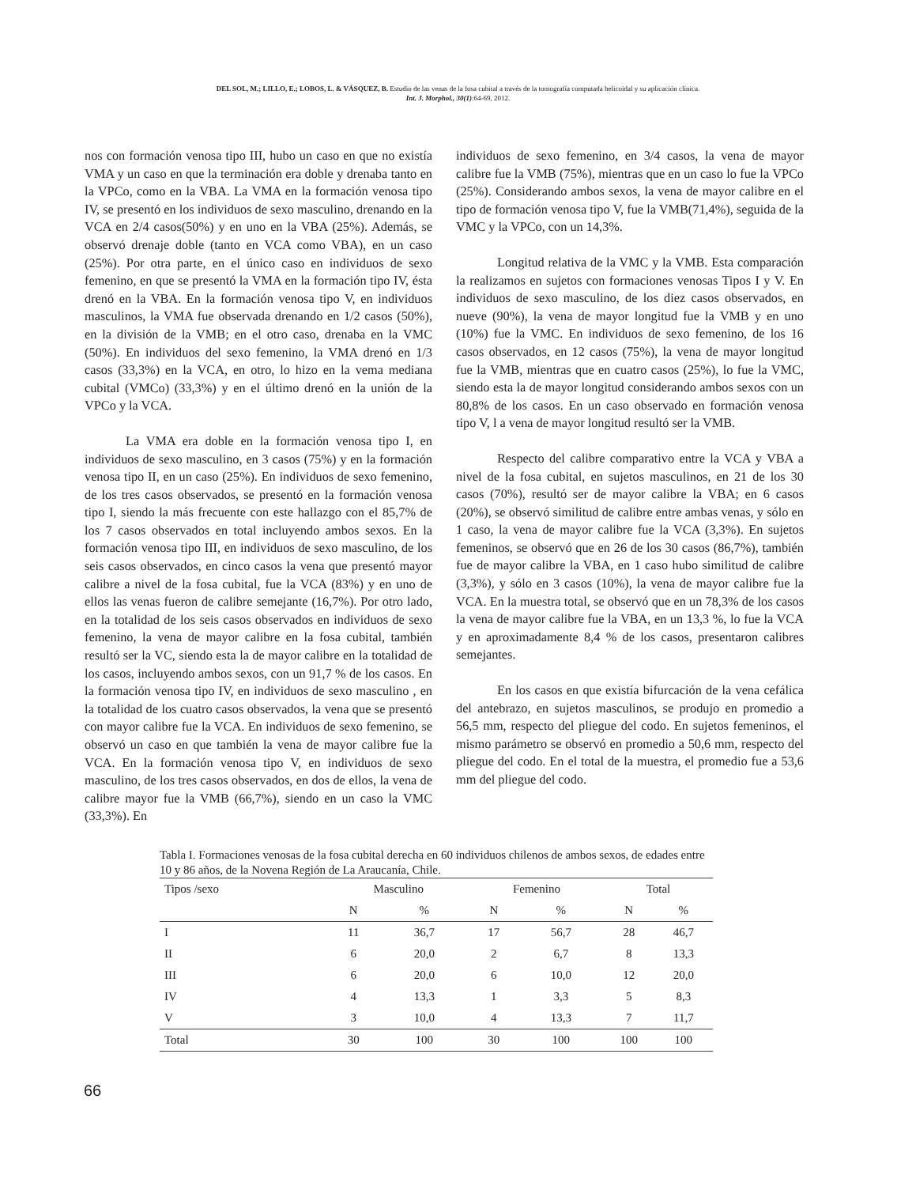DEL SOL, M.; LILLO, E.; LOBOS, L. & VÁSQUEZ, B. Estudio de las venas de la fosa cubital a través de la tomografía computada helicoidal y su aplicación clínica.
Int. J. Morphol., 30(1):64-69, 2012.
nos con formación venosa tipo III, hubo un caso en que no existía VMA y un caso en que la terminación era doble y drenaba tanto en la VPCo, como en la VBA. La VMA en la formación venosa tipo IV, se presentó en los individuos de sexo masculino, drenando en la VCA en 2/4 casos(50%) y en uno en la VBA (25%). Además, se observó drenaje doble (tanto en VCA como VBA), en un caso (25%). Por otra parte, en el único caso en individuos de sexo femenino, en que se presentó la VMA en la formación tipo IV, ésta drenó en la VBA. En la formación venosa tipo V, en individuos masculinos, la VMA fue observada drenando en 1/2 casos (50%), en la división de la VMB; en el otro caso, drenaba en la VMC (50%). En individuos del sexo femenino, la VMA drenó en 1/3 casos (33,3%) en la VCA, en otro, lo hizo en la vema mediana cubital (VMCo) (33,3%) y en el último drenó en la unión de la VPCo y la VCA.
La VMA era doble en la formación venosa tipo I, en individuos de sexo masculino, en 3 casos (75%) y en la formación venosa tipo II, en un caso (25%). En individuos de sexo femenino, de los tres casos observados, se presentó en la formación venosa tipo I, siendo la más frecuente con este hallazgo con el 85,7% de los 7 casos observados en total incluyendo ambos sexos. En la formación venosa tipo III, en individuos de sexo masculino, de los seis casos observados, en cinco casos la vena que presentó mayor calibre a nivel de la fosa cubital, fue la VCA (83%) y en uno de ellos las venas fueron de calibre semejante (16,7%). Por otro lado, en la totalidad de los seis casos observados en individuos de sexo femenino, la vena de mayor calibre en la fosa cubital, también resultó ser la VC, siendo esta la de mayor calibre en la totalidad de los casos, incluyendo ambos sexos, con un 91,7 % de los casos. En la formación venosa tipo IV, en individuos de sexo masculino , en la totalidad de los cuatro casos observados, la vena que se presentó con mayor calibre fue la VCA. En individuos de sexo femenino, se observó un caso en que también la vena de mayor calibre fue la VCA. En la formación venosa tipo V, en individuos de sexo masculino, de los tres casos observados, en dos de ellos, la vena de calibre mayor fue la VMB (66,7%), siendo en un caso la VMC (33,3%). En
individuos de sexo femenino, en 3/4 casos, la vena de mayor calibre fue la VMB (75%), mientras que en un caso lo fue la VPCo (25%). Considerando ambos sexos, la vena de mayor calibre en el tipo de formación venosa tipo V, fue la VMB(71,4%), seguida de la VMC y la VPCo, con un 14,3%.
Longitud relativa de la VMC y la VMB. Esta comparación la realizamos en sujetos con formaciones venosas Tipos I y V. En individuos de sexo masculino, de los diez casos observados, en nueve (90%), la vena de mayor longitud fue la VMB y en uno (10%) fue la VMC. En individuos de sexo femenino, de los 16 casos observados, en 12 casos (75%), la vena de mayor longitud fue la VMB, mientras que en cuatro casos (25%), lo fue la VMC, siendo esta la de mayor longitud considerando ambos sexos con un 80,8% de los casos. En un caso observado en formación venosa tipo V, l a vena de mayor longitud resultó ser la VMB.
Respecto del calibre comparativo entre la VCA y VBA a nivel de la fosa cubital, en sujetos masculinos, en 21 de los 30 casos (70%), resultó ser de mayor calibre la VBA; en 6 casos (20%), se observó similitud de calibre entre ambas venas, y sólo en 1 caso, la vena de mayor calibre fue la VCA (3,3%). En sujetos femeninos, se observó que en 26 de los 30 casos (86,7%), también fue de mayor calibre la VBA, en 1 caso hubo similitud de calibre (3,3%), y sólo en 3 casos (10%), la vena de mayor calibre fue la VCA. En la muestra total, se observó que en un 78,3% de los casos la vena de mayor calibre fue la VBA, en un 13,3 %, lo fue la VCA y en aproximadamente 8,4 % de los casos, presentaron calibres semejantes.
En los casos en que existía bifurcación de la vena cefálica del antebrazo, en sujetos masculinos, se produjo en promedio a 56,5 mm, respecto del pliegue del codo. En sujetos femeninos, el mismo parámetro se observó en promedio a 50,6 mm, respecto del pliegue del codo. En el total de la muestra, el promedio fue a 53,6 mm del pliegue del codo.
Tabla I. Formaciones venosas de la fosa cubital derecha en 60 individuos chilenos de ambos sexos, de edades entre 10 y 86 años, de la Novena Región de La Araucanía, Chile.
| Tipos /sexo | Masculino | | Femenino | | Total | |
| --- | --- | --- | --- | --- | --- | --- |
| | N | % | N | % | N | % |
| I | 11 | 36,7 | 17 | 56,7 | 28 | 46,7 |
| II | 6 | 20,0 | 2 | 6,7 | 8 | 13,3 |
| III | 6 | 20,0 | 6 | 10,0 | 12 | 20,0 |
| IV | 4 | 13,3 | 1 | 3,3 | 5 | 8,3 |
| V | 3 | 10,0 | 4 | 13,3 | 7 | 11,7 |
| Total | 30 | 100 | 30 | 100 | 100 | 100 |
66